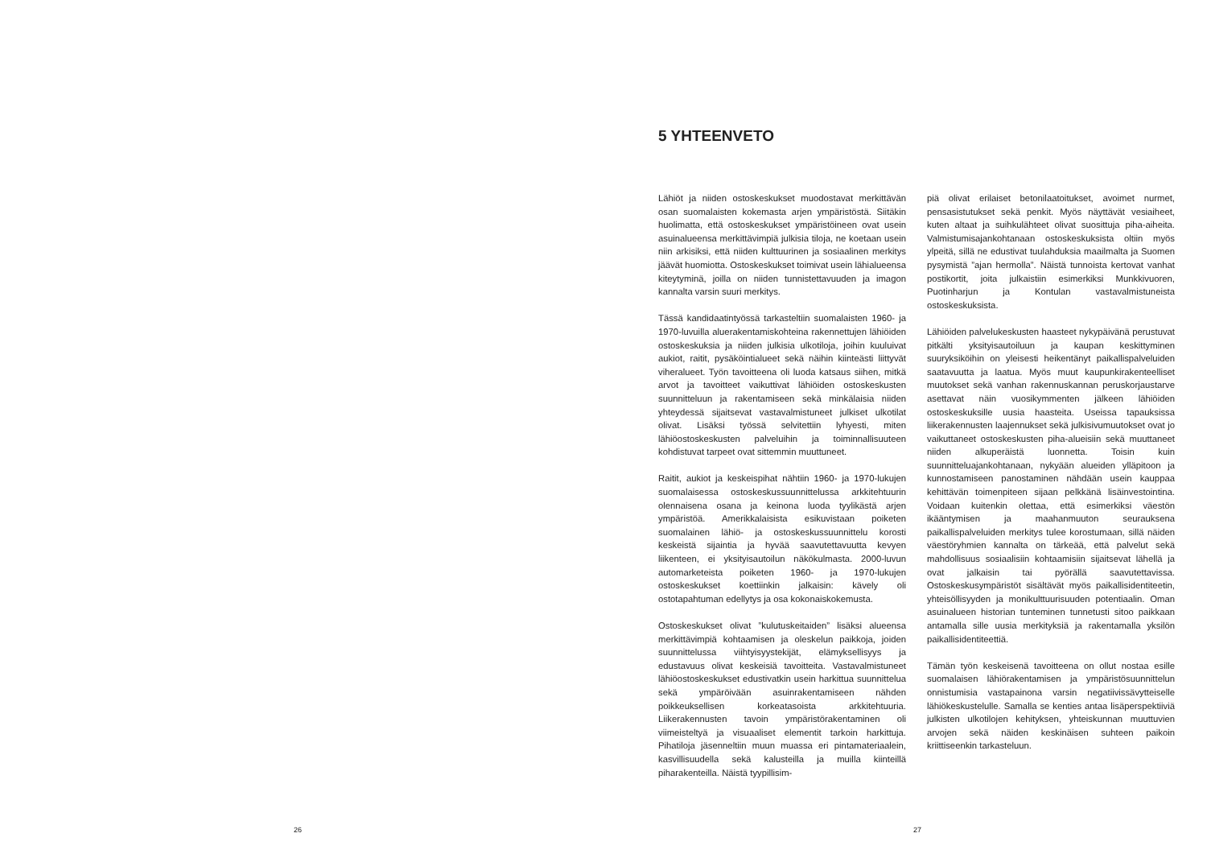5 YHTEENVETO
Lähiöt ja niiden ostoskeskukset muodostavat merkittävän osan suomalaisten kokemasta arjen ympäristöstä. Siitäkin huolimatta, että ostoskeskukset ympäristöineen ovat usein asuinalueensa merkittävimpiä julkisia tiloja, ne koetaan usein niin arkisiksi, että niiden kulttuurinen ja sosiaalinen merkitys jäävät huomiotta. Ostoskeskukset toimivat usein lähialueensa kiteytyminä, joilla on niiden tunnistettavuuden ja imagon kannalta varsin suuri merkitys.
Tässä kandidaatintyössä tarkasteltiin suomalaisten 1960- ja 1970-luvuilla aluerakentamiskohteina rakennettujen lähiöiden ostoskeskuksia ja niiden julkisia ulkotiloja, joihin kuuluivat aukiot, raitit, pysäköintialueet sekä näihin kiinteästi liittyvät viheralueet. Työn tavoitteena oli luoda katsaus siihen, mitkä arvot ja tavoitteet vaikuttivat lähiöiden ostoskeskusten suunnitteluun ja rakentamiseen sekä minkälaisia niiden yhteydessä sijaitsevat vastavalmistuneet julkiset ulkotilat olivat. Lisäksi työssä selvitettiin lyhyesti, miten lähiöostoskeskusten palveluihin ja toiminnallisuuteen kohdistuvat tarpeet ovat sittemmin muuttuneet.
Raitit, aukiot ja keskeispihat nähtiin 1960- ja 1970-lukujen suomalaisessa ostoskeskussuunnittelussa arkkitehtuurin olennaisena osana ja keinona luoda tyylikästä arjen ympäristöä. Amerikkalaisista esikuvistaan poiketen suomalainen lähiö- ja ostoskeskussuunnittelu korosti keskeistä sijaintia ja hyvää saavutettavuutta kevyen liikenteen, ei yksityisautoilun näkökulmasta. 2000-luvun automarketeista poiketen 1960- ja 1970-lukujen ostoskeskukset koettiinkin jalkaisin: kävely oli ostotapahtuman edellytys ja osa kokonaiskokemusta.
Ostoskeskukset olivat ”kulutuskeitaiden” lisäksi alueensa merkittävimpiä kohtaamisen ja oleskelun paikkoja, joiden suunnittelussa viihtyisyystekijät, elämyksellisyys ja edustavuus olivat keskeisiä tavoitteita. Vastavalmistuneet lähiöostoskeskukset edustivatkin usein harkittua suunnittelua sekä ympäröivään asuinrakentamiseen nähden poikkeuksellisen korkeatasoista arkkitehtuuria. Liikerakennusten tavoin ympäristörakentaminen oli viimeisteltyä ja visuaaliset elementit tarkoin harkittuja. Pihatiloja jäsenneltiin muun muassa eri pintamateriaalein, kasvillisuudella sekä kalusteilla ja muilla kiinteillä piharakenteilla. Näistä tyypillisim-
piä olivat erilaiset betonilaatoitukset, avoimet nurmet, pensasistutukset sekä penkit. Myös näyttävät vesiaiheet, kuten altaat ja suihkulähteet olivat suosittuja piha-aiheita. Valmistumisajankohtanaan ostoskeskuksista oltiin myös ylpeitä, sillä ne edustivat tuulahduksia maailmalta ja Suomen pysymistä ”ajan hermolla”. Näistä tunnoista kertovat vanhat postikortit, joita julkaistiin esimerkiksi Munkkivuoren, Puotinharjun ja Kontulan vastavalmistuneista ostoskeskuksista.
Lähiöiden palvelukeskusten haasteet nykypäivänä perustuvat pitkälti yksityisautoiluun ja kaupan keskittyminen suuryksiköihin on yleisesti heikentänyt paikallispalveluiden saatavuutta ja laatua. Myös muut kaupunkirakenteelliset muutokset sekä vanhan rakennuskannan peruskorjaustarve asettavat näin vuosikymmenten jälkeen lähiöiden ostoskeskuksille uusia haasteita. Useissa tapauksissa liikerakennusten laajennukset sekä julkisivumuutokset ovat jo vaikuttaneet ostoskeskusten piha-alueisiin sekä muuttaneet niiden alkuperäistä luonnetta. Toisin kuin suunnitteluajankohtanaan, nykyään alueiden ylläpitoon ja kunnostamiseen panostaminen nähdään usein kauppaa kehittävän toimenpiteen sijaan pelkkänä lisäinvestointina. Voidaan kuitenkin olettaa, että esimerkiksi väestön ikääntymisen ja maahanmuuton seurauksena paikallispalveluiden merkitys tulee korostumaan, sillä näiden väestöryhmien kannalta on tärkeää, että palvelut sekä mahdollisuus sosiaalisiin kohtaamisiin sijaitsevat lähellä ja ovat jalkaisin tai pyörällä saavutettavissa. Ostoskeskusympäristöt sisältävät myös paikallisidentiteetin, yhteisöllisyyden ja monikulttuurisuuden potentiaalin. Oman asuinalueen historian tunteminen tunnetusti sitoo paikkaan antamalla sille uusia merkityksiä ja rakentamalla yksilön paikallisidentiteettiä.
Tämän työn keskeisenä tavoitteena on ollut nostaa esille suomalaisen lähiörakentamisen ja ympäristösuunnittelun onnistumisia vastapainona varsin negatiivissävytteiselle lähiökeskustelulle. Samalla se kenties antaa lisäperspektiiviä julkisten ulkotilojen kehityksen, yhteiskunnan muuttuvien arvojen sekä näiden keskinäisen suhteen paikoin kriittiseenkin tarkasteluun.
26 27